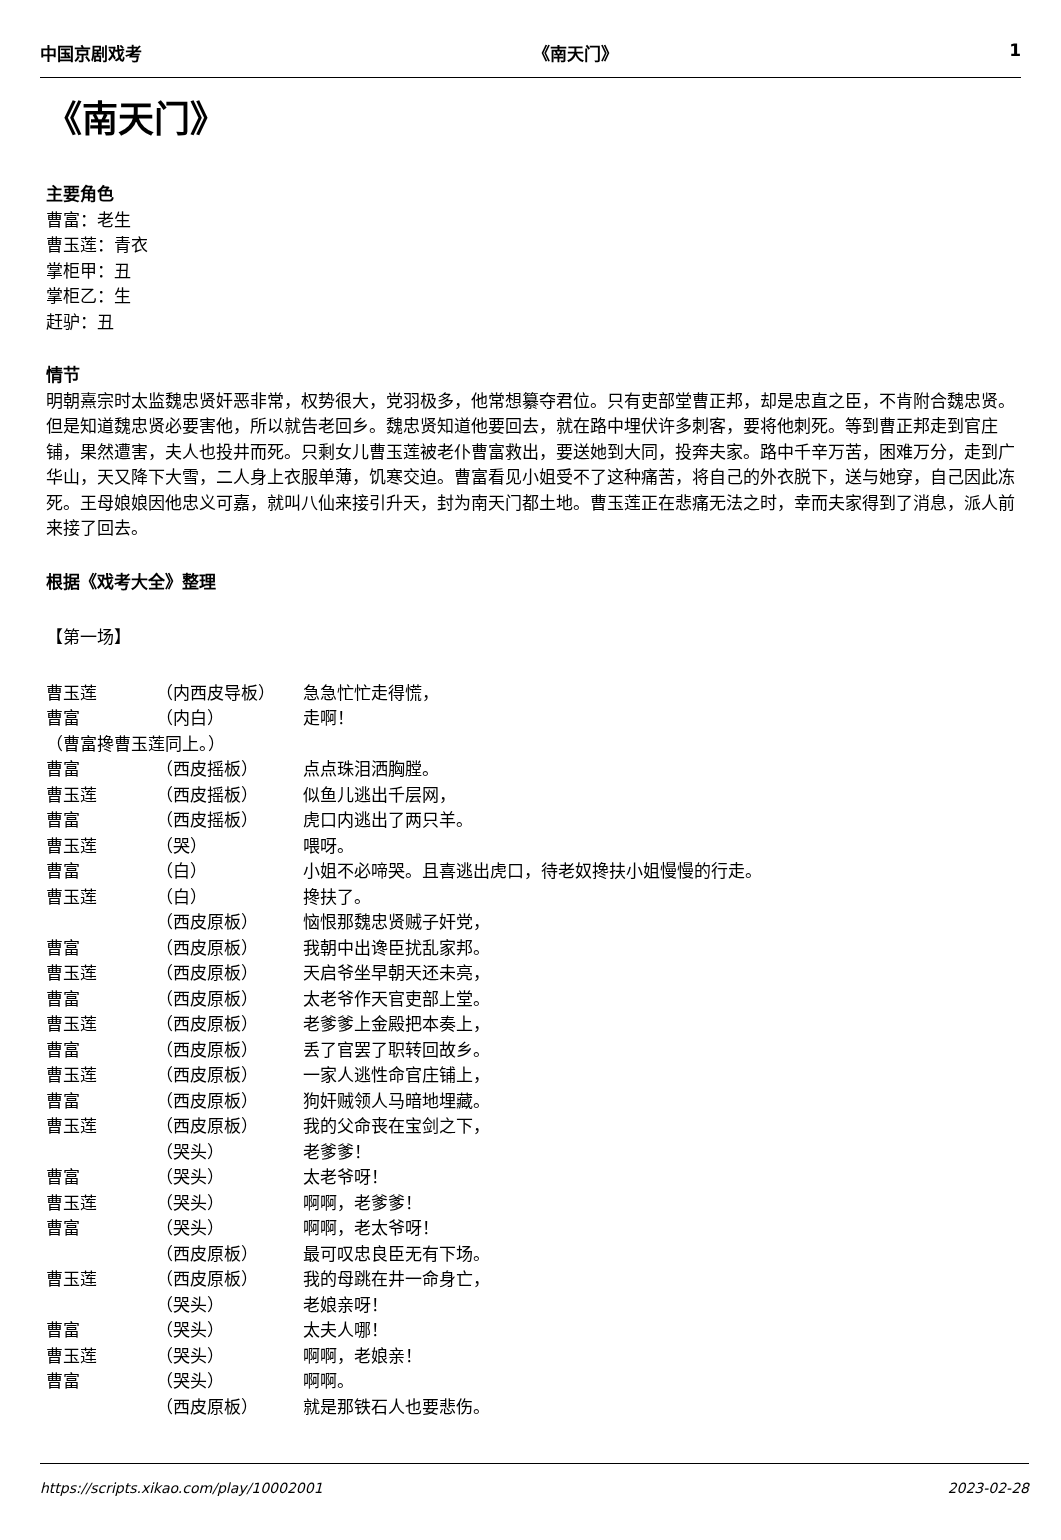中国京剧戏考 《南天门》 1
《南天门》
主要角色
曹富：老生
曹玉莲：青衣
掌柜甲：丑
掌柜乙：生
赶驴：丑
情节
明朝熹宗时太监魏忠贤奸恶非常，权势很大，党羽极多，他常想纂夺君位。只有吏部堂曹正邦，却是忠直之臣，不肯附合魏忠贤。但是知道魏忠贤必要害他，所以就告老回乡。魏忠贤知道他要回去，就在路中埋伏许多刺客，要将他刺死。等到曹正邦走到官庄铺，果然遭害，夫人也投井而死。只剩女儿曹玉莲被老仆曹富救出，要送她到大同，投奔夫家。路中千辛万苦，困难万分，走到广华山，天又降下大雪，二人身上衣服单薄，饥寒交迫。曹富看见小姐受不了这种痛苦，将自己的外衣脱下，送与她穿，自己因此冻死。王母娘娘因他忠义可嘉，就叫八仙来接引升天，封为南天门都土地。曹玉莲正在悲痛无法之时，幸而夫家得到了消息，派人前来接了回去。
根据《戏考大全》整理
【第一场】
曹玉莲 （内西皮导板） 急急忙忙走得慌，
曹富 （内白） 走啊！
（曹富搀曹玉莲同上。）
曹富 （西皮摇板） 点点珠泪洒胸膛。
曹玉莲 （西皮摇板） 似鱼儿逃出千层网，
曹富 （西皮摇板） 虎口内逃出了两只羊。
曹玉莲 （哭） 喂呀。
曹富 （白） 小姐不必啼哭。且喜逃出虎口，待老奴搀扶小姐慢慢的行走。
曹玉莲 （白） 搀扶了。
（西皮原板） 恼恨那魏忠贤贼子奸党，
曹富 （西皮原板） 我朝中出谗臣扰乱家邦。
曹玉莲 （西皮原板） 天启爷坐早朝天还未亮，
曹富 （西皮原板） 太老爷作天官吏部上堂。
曹玉莲 （西皮原板） 老爹爹上金殿把本奏上，
曹富 （西皮原板） 丢了官罢了职转回故乡。
曹玉莲 （西皮原板） 一家人逃性命官庄铺上，
曹富 （西皮原板） 狗奸贼领人马暗地埋藏。
曹玉莲 （西皮原板） 我的父命丧在宝剑之下，
（哭头） 老爹爹！
曹富 （哭头） 太老爷呀！
曹玉莲 （哭头） 啊啊，老爹爹！
曹富 （哭头） 啊啊，老太爷呀！
（西皮原板） 最可叹忠良臣无有下场。
曹玉莲 （西皮原板） 我的母跳在井一命身亡，
（哭头） 老娘亲呀！
曹富 （哭头） 太夫人哪！
曹玉莲 （哭头） 啊啊，老娘亲！
曹富 （哭头） 啊啊。
（西皮原板） 就是那铁石人也要悲伤。
https://scripts.xikao.com/play/10002001 2023-02-28